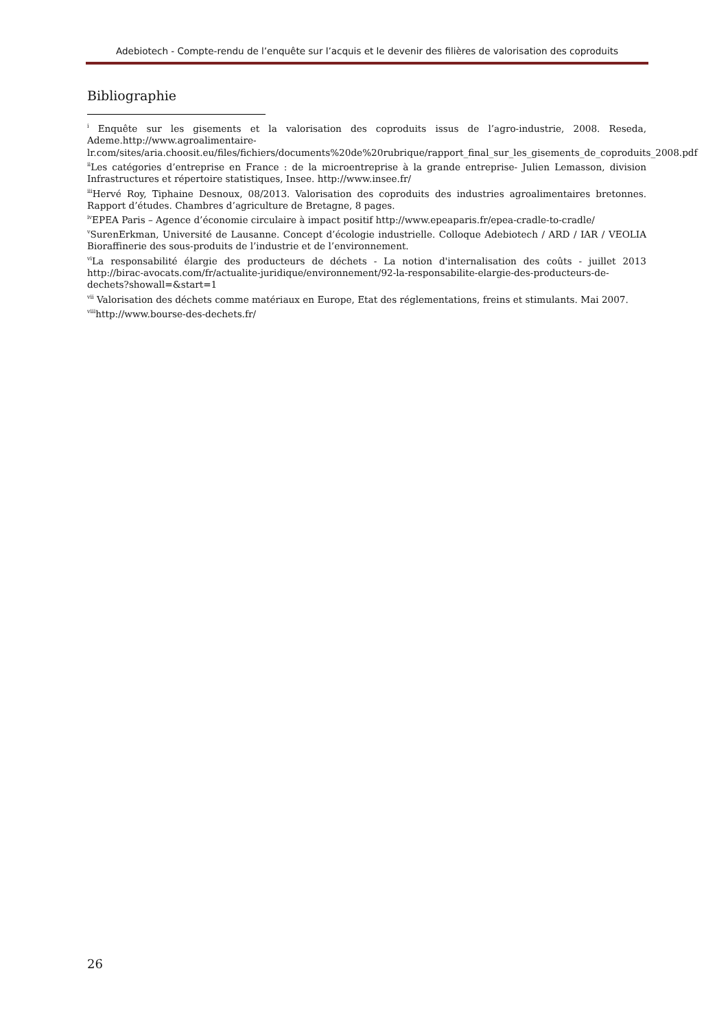Adebiotech - Compte-rendu de l’enquête sur l’acquis et le devenir des filières de valorisation des coproduits
Bibliographie
<sup>i</sup> Enquête sur les gisements et la valorisation des coproduits issus de l’agro-industrie, 2008. Reseda, Ademe.http://www.agroalimentaire-
lr.com/sites/aria.choosit.eu/files/fichiers/documents%20de%20rubrique/rapport_final_sur_les_gisements_de_coproduits_2008.pdf
<sup>ii</sup>Les catégories d’entreprise en France : de la microentreprise à la grande entreprise- Julien Lemasson, division Infrastructures et répertoire statistiques, Insee. http://www.insee.fr/
<sup>iii</sup>Hervé Roy, Tiphaine Desnoux, 08/2013. Valorisation des coproduits des industries agroalimentaires bretonnes. Rapport d’études. Chambres d’agriculture de Bretagne, 8 pages.
<sup>iv</sup>EPEA Paris – Agence d’économie circulaire à impact positif http://www.epeaparis.fr/epea-cradle-to-cradle/
<sup>v</sup> SurenErkman, Université de Lausanne. Concept d’écologie industrielle. Colloque Adebiotech / ARD / IAR / VEOLIA Bioraffinerie des sous-produits de l’industrie et de l’environnement.
<sup>vi</sup>La responsabilité élargie des producteurs de déchets - La notion d'internalisation des coûts - juillet 2013 http://birac-avocats.com/fr/actualite-juridique/environnement/92-la-responsabilite-elargie-des-producteurs-de-dechets?showall=&start=1
<sup>vii</sup> Valorisation des déchets comme matériaux en Europe, Etat des réglementations, freins et stimulants. Mai 2007.
<sup>viii</sup>http://www.bourse-des-dechets.fr/
26